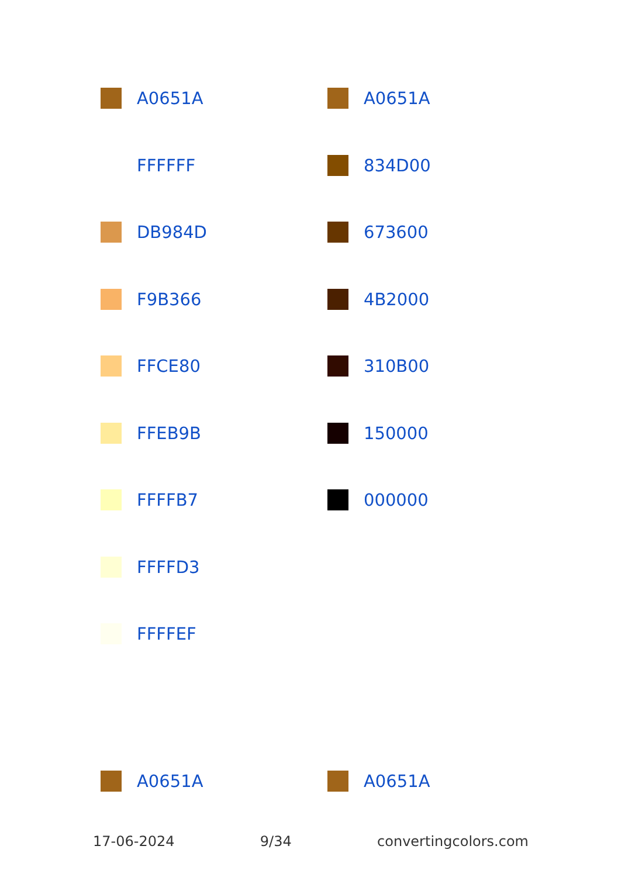A0651A
FFFFFF
DB984D
F9B366
FFCE80
FFEB9B
FFFFB7
FFFFD3
FFFFEF
A0651A
834D00
673600
4B2000
310B00
150000
000000
A0651A A0651A
17-06-2024 9/34 convertingcolors.com